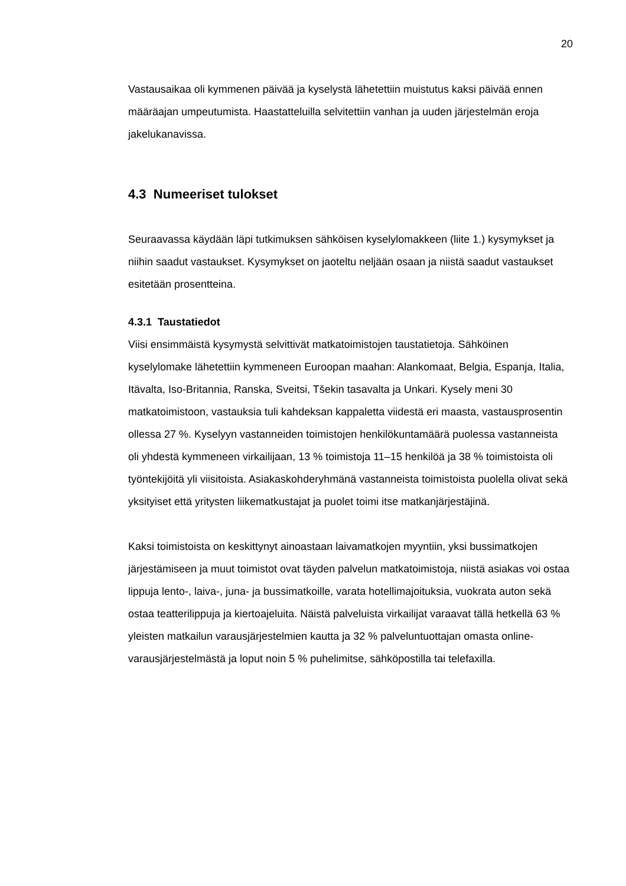20
Vastausaikaa oli kymmenen päivää ja kyselystä lähetettiin muistutus kaksi päivää ennen määräajan umpeutumista. Haastatteluilla selvitettiin vanhan ja uuden järjestelmän eroja jakelukanavissa.
4.3 Numeeriset tulokset
Seuraavassa käydään läpi tutkimuksen sähköisen kyselylomakkeen (liite 1.) kysymykset ja niihin saadut vastaukset. Kysymykset on jaoteltu neljään osaan ja niistä saadut vastaukset esitetään prosentteina.
4.3.1 Taustatiedot
Viisi ensimmäistä kysymystä selvittivät matkatoimistojen taustatietoja. Sähköinen kyselylomake lähetettiin kymmeneen Euroopan maahan: Alankomaat, Belgia, Espanja, Italia, Itävalta, Iso-Britannia, Ranska, Sveitsi, Tšekin tasavalta ja Unkari. Kysely meni 30 matkatoimistoon, vastauksia tuli kahdeksan kappaletta viidestä eri maasta, vastausprosentin ollessa 27 %. Kyselyyn vastanneiden toimistojen henkilökuntamäärä puolessa vastanneista oli yhdestä kymmeneen virkailijaan, 13 % toimistoja 11–15 henkilöä ja 38 % toimistoista oli työntekijöitä yli viisitoista. Asiakaskohderyhmänä vastanneista toimistoista puolella olivat sekä yksityiset että yritysten liikematkustajat ja puolet toimi itse matkanjärjestäjinä.
Kaksi toimistoista on keskittynyt ainoastaan laivamatkojen myyntiin, yksi bussimatkojen järjestämiseen ja muut toimistot ovat täyden palvelun matkatoimistoja, niistä asiakas voi ostaa lippuja lento-, laiva-, juna- ja bussimatkoille, varata hotellimajoituksia, vuokrata auton sekä ostaa teatterilippuja ja kiertoajeluita. Näistä palveluista virkailijat varaavat tällä hetkellä 63 % yleisten matkailun varausjärjestelmien kautta ja 32 % palveluntuottajan omasta online-varausjärjestelmästä ja loput noin 5 % puhelimitse, sähköpostilla tai telefaxilla.